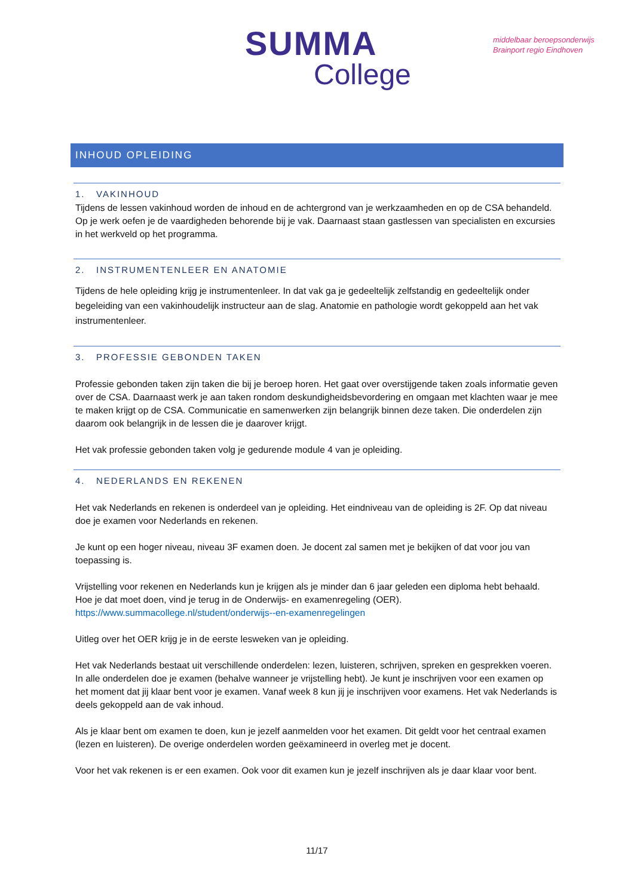SUMMA
College
middelbaar beroepsonderwijs
Brainport regio Eindhoven
INHOUD OPLEIDING
1. VAKINHOUD
Tijdens de lessen vakinhoud worden de inhoud en de achtergrond van je werkzaamheden en op de CSA behandeld. Op je werk oefen je de vaardigheden behorende bij je vak. Daarnaast staan gastlessen van specialisten en excursies in het werkveld op het programma.
2. INSTRUMENTENLEER EN ANATOMIE
Tijdens de hele opleiding krijg je instrumentenleer. In dat vak ga je gedeeltelijk zelfstandig en gedeeltelijk onder begeleiding van een vakinhoudelijk instructeur aan de slag. Anatomie en pathologie wordt gekoppeld aan het vak instrumentenleer.
3. PROFESSIE GEBONDEN TAKEN
Professie gebonden taken zijn taken die bij je beroep horen. Het gaat over overstijgende taken zoals informatie geven over de CSA. Daarnaast werk je aan taken rondom deskundigheidsbevordering en omgaan met klachten waar je mee te maken krijgt op de CSA. Communicatie en samenwerken zijn belangrijk binnen deze taken. Die onderdelen zijn daarom ook belangrijk in de lessen die je daarover krijgt.
Het vak professie gebonden taken volg je gedurende module 4 van je opleiding.
4. NEDERLANDS EN REKENEN
Het vak Nederlands en rekenen is onderdeel van je opleiding. Het eindniveau van de opleiding is 2F. Op dat niveau doe je examen voor Nederlands en rekenen.
Je kunt op een hoger niveau, niveau 3F examen doen. Je docent zal samen met je bekijken of dat voor jou van toepassing is.
Vrijstelling voor rekenen en Nederlands kun je krijgen als je minder dan 6 jaar geleden een diploma hebt behaald. Hoe je dat moet doen, vind je terug in de Onderwijs- en examenregeling (OER).
https://www.summacollege.nl/student/onderwijs--en-examenregelingen
Uitleg over het OER krijg je in de eerste lesweken van je opleiding.
Het vak Nederlands bestaat uit verschillende onderdelen: lezen, luisteren, schrijven, spreken en gesprekken voeren. In alle onderdelen doe je examen (behalve wanneer je vrijstelling hebt). Je kunt je inschrijven voor een examen op het moment dat jij klaar bent voor je examen. Vanaf week 8 kun jij je inschrijven voor examens. Het vak Nederlands is deels gekoppeld aan de vak inhoud.
Als je klaar bent om examen te doen, kun je jezelf aanmelden voor het examen. Dit geldt voor het centraal examen (lezen en luisteren). De overige onderdelen worden geëxamineerd in overleg met je docent.
Voor het vak rekenen is er een examen. Ook voor dit examen kun je jezelf inschrijven als je daar klaar voor bent.
11/17